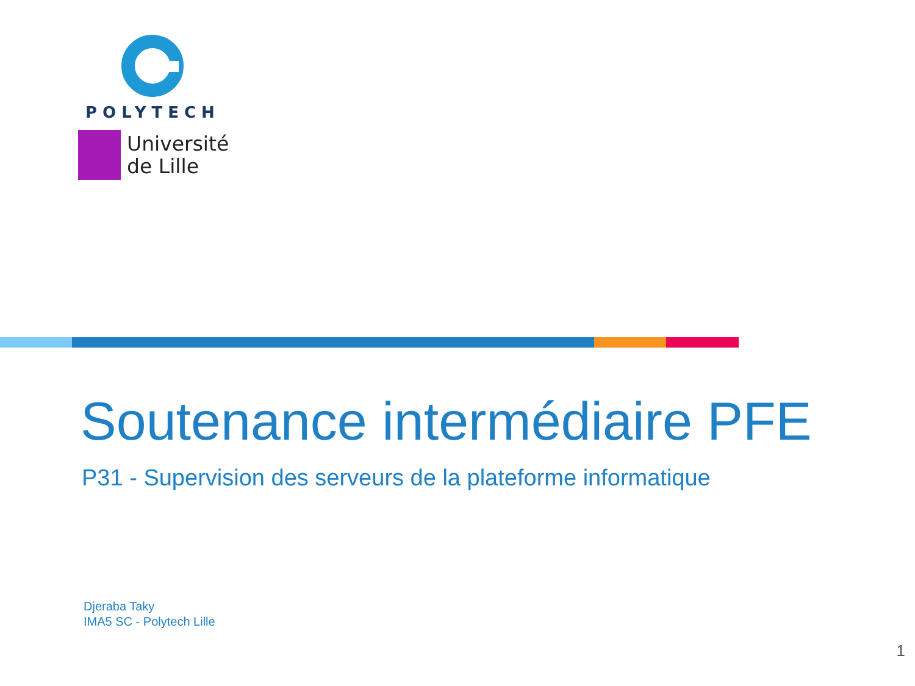POLYTECH
Université
de Lille
Soutenance intermédiaire PFE
P31 - Supervision des serveurs de la plateforme informatique
Djeraba Taky
IMA5 SC - Polytech Lille
1